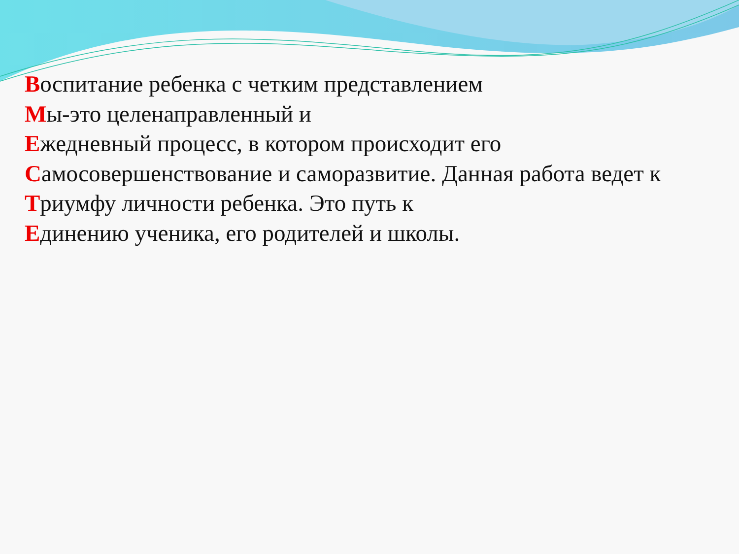Воспитание ребенка с четким представлением
Мы-это целенаправленный и
Ежедневный процесс, в котором происходит его
Самосовершенствование и саморазвитие. Данная работа ведет к
Триумфу личности ребенка. Это путь к
Единению ученика, его родителей и школы.